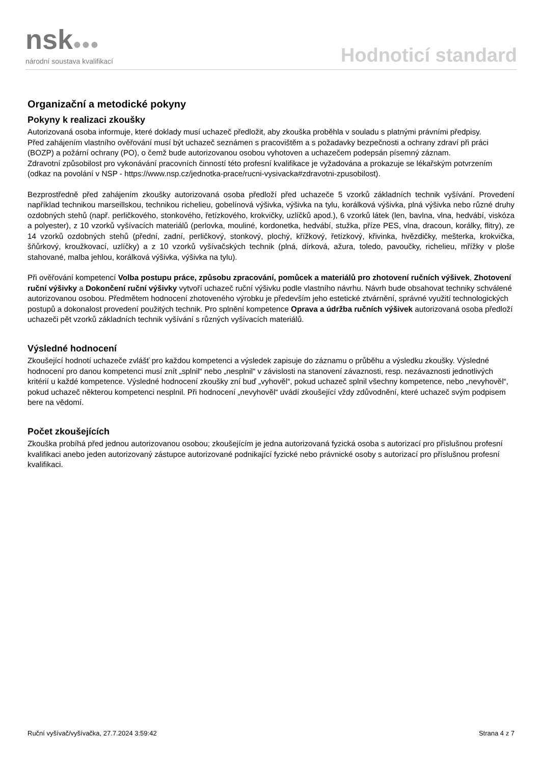nsk●●●
národní soustava kvalifikací
Hodnoticí standard
Organizační a metodické pokyny
Pokyny k realizaci zkoušky
Autorizovaná osoba informuje, které doklady musí uchazeč předložit, aby zkouška proběhla v souladu s platnými právními předpisy.
Před zahájením vlastního ověřování musí být uchazeč seznámen s pracovištěm a s požadavky bezpečnosti a ochrany zdraví při práci (BOZP) a požární ochrany (PO), o čemž bude autorizovanou osobou vyhotoven a uchazečem podepsán písemný záznam.
Zdravotní způsobilost pro vykonávání pracovních činností této profesní kvalifikace je vyžadována a prokazuje se lékařským potvrzením (odkaz na povolání v NSP - https://www.nsp.cz/jednotka-prace/rucni-vysivacka#zdravotni-zpusobilost).
Bezprostředně před zahájením zkoušky autorizovaná osoba předloží před uchazeče 5 vzorků základních technik vyšívání. Provedení například technikou marseillskou, technikou richelieu, gobelínová výšivka, výšivka na tylu, korálková výšivka, plná výšivka nebo různé druhy ozdobných stehů (např. perličkového, stonkového, řetízkového, krokvičky, uzlíčků apod.), 6 vzorků látek (len, bavlna, vlna, hedvábí, viskóza a polyester), z 10 vzorků vyšívacích materiálů (perlovka, mouliné, kordonetka, hedvábí, stužka, příze PES, vlna, dracoun, korálky, flitry), ze 14 vzorků ozdobných stehů (přední, zadní, perličkový, stonkový, plochý, křížkový, řetízkový, křivinka, hvězdičky, mešterka, krokvička, šňůrkový, kroužkovací, uzlíčky) a z 10 vzorků vyšívačských technik (plná, dírková, ažura, toledo, pavoučky, richelieu, mřížky v ploše stahované, malba jehlou, korálková výšivka, výšivka na tylu).
Při ověřování kompetencí Volba postupu práce, způsobu zpracování, pomůcek a materiálů pro zhotovení ručních výšivek, Zhotovení ruční výšivky a Dokončení ruční výšivky vytvoří uchazeč ruční výšivku podle vlastního návrhu. Návrh bude obsahovat techniky schválené autorizovanou osobou. Předmětem hodnocení zhotoveného výrobku je především jeho estetické ztvárnění, správné využití technologických postupů a dokonalost provedení použitých technik. Pro splnění kompetence Oprava a údržba ručních výšivek autorizovaná osoba předloží uchazeči pět vzorků základních technik vyšívání s různých vyšívacích materiálů.
Výsledné hodnocení
Zkoušející hodnotí uchazeče zvlášť pro každou kompetenci a výsledek zapisuje do záznamu o průběhu a výsledku zkoušky. Výsledné hodnocení pro danou kompetenci musí znít „splnil“ nebo „nesplnil“ v závislosti na stanovení závaznosti, resp. nezávaznosti jednotlivých kritérií u každé kompetence. Výsledné hodnocení zkoušky zní buď „vyhověl“, pokud uchazeč splnil všechny kompetence, nebo „nevyhověl“, pokud uchazeč některou kompetenci nesplnil. Při hodnocení „nevyhověl“ uvádí zkoušející vždy zdůvodnění, které uchazeč svým podpisem bere na vědomí.
Počet zkoušejících
Zkouška probíhá před jednou autorizovanou osobou; zkoušejícím je jedna autorizovaná fyzická osoba s autorizací pro příslušnou profesní kvalifikaci anebo jeden autorizovaný zástupce autorizované podnikající fyzické nebo právnické osoby s autorizací pro příslušnou profesní kvalifikaci.
Ruční vyšívač/vyšívačka, 27.7.2024 3:59:42 Strana 4 z 7